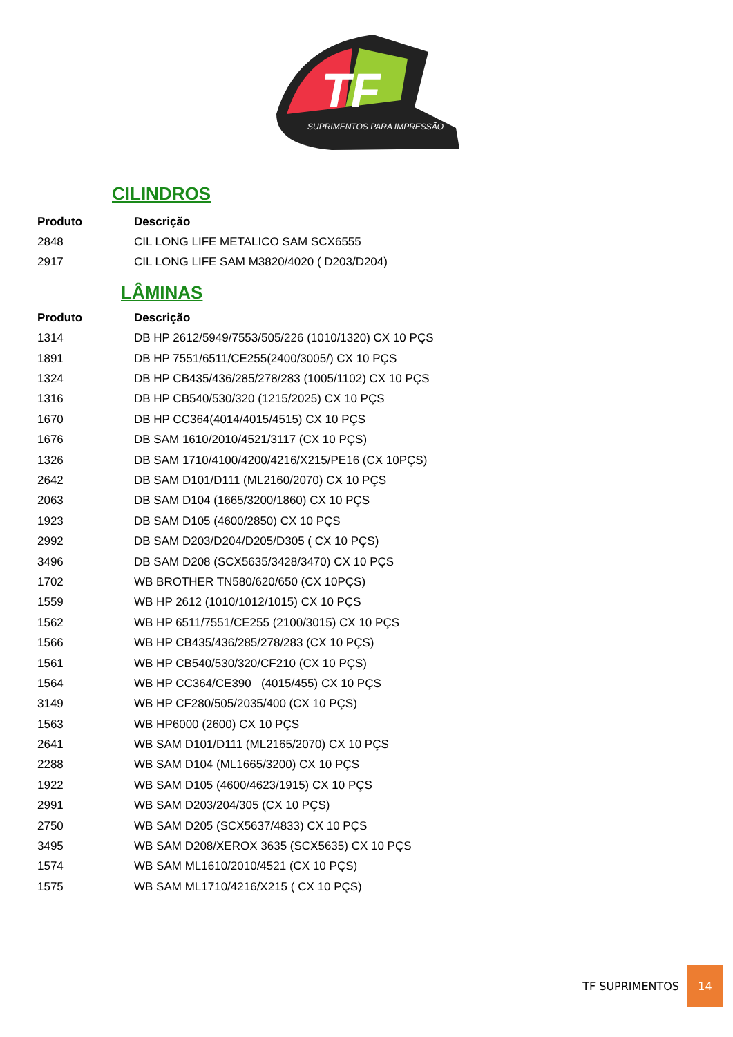TF
SUPRIMENTOS PARA IMPRESSÃO
CILINDROS
| Produto | Descrição |
| --- | --- |
| 2848 | CIL LONG LIFE METALICO SAM SCX6555 |
| 2917 | CIL LONG LIFE SAM M3820/4020 ( D203/D204) |
LÂMINAS
| Produto | Descrição |
| --- | --- |
| 1314 | DB HP 2612/5949/7553/505/226 (1010/1320) CX 10 PÇS |
| 1891 | DB HP 7551/6511/CE255(2400/3005/) CX 10 PÇS |
| 1324 | DB HP CB435/436/285/278/283 (1005/1102) CX 10 PÇS |
| 1316 | DB HP CB540/530/320 (1215/2025) CX 10 PÇS |
| 1670 | DB HP CC364(4014/4015/4515) CX 10 PÇS |
| 1676 | DB SAM 1610/2010/4521/3117 (CX 10 PÇS) |
| 1326 | DB SAM 1710/4100/4200/4216/X215/PE16 (CX 10PÇS) |
| 2642 | DB SAM D101/D111 (ML2160/2070) CX 10 PÇS |
| 2063 | DB SAM D104 (1665/3200/1860) CX 10 PÇS |
| 1923 | DB SAM D105 (4600/2850) CX 10 PÇS |
| 2992 | DB SAM D203/D204/D205/D305 ( CX 10 PÇS) |
| 3496 | DB SAM D208 (SCX5635/3428/3470) CX 10 PÇS |
| 1702 | WB BROTHER TN580/620/650 (CX 10PÇS) |
| 1559 | WB HP 2612 (1010/1012/1015) CX 10 PÇS |
| 1562 | WB HP 6511/7551/CE255 (2100/3015) CX 10 PÇS |
| 1566 | WB HP CB435/436/285/278/283 (CX 10 PÇS) |
| 1561 | WB HP CB540/530/320/CF210 (CX 10 PÇS) |
| 1564 | WB HP CC364/CE390 (4015/455) CX 10 PÇS |
| 3149 | WB HP CF280/505/2035/400 (CX 10 PÇS) |
| 1563 | WB HP6000 (2600) CX 10 PÇS |
| 2641 | WB SAM D101/D111 (ML2165/2070) CX 10 PÇS |
| 2288 | WB SAM D104 (ML1665/3200) CX 10 PÇS |
| 1922 | WB SAM D105 (4600/4623/1915) CX 10 PÇS |
| 2991 | WB SAM D203/204/305 (CX 10 PÇS) |
| 2750 | WB SAM D205 (SCX5637/4833) CX 10 PÇS |
| 3495 | WB SAM D208/XEROX 3635 (SCX5635) CX 10 PÇS |
| 1574 | WB SAM ML1610/2010/4521 (CX 10 PÇS) |
| 1575 | WB SAM ML1710/4216/X215 ( CX 10 PÇS) |
TF SUPRIMENTOS
14